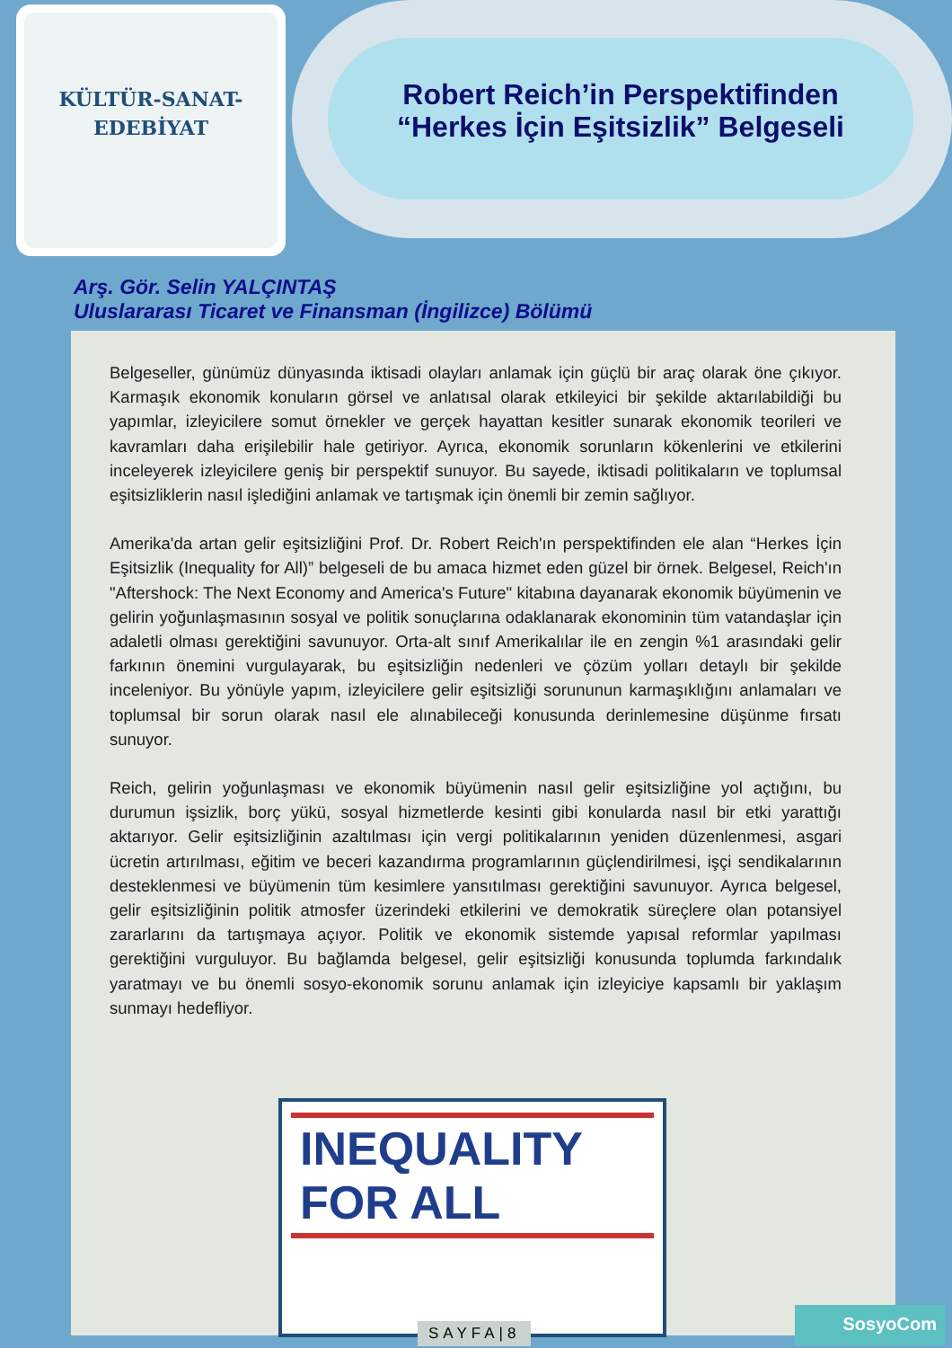KÜLTÜR-SANAT-
EDEBİYAT
Robert Reich’in Perspektifinden
“Herkes İçin Eşitsizlik” Belgeseli
Arş. Gör. Selin YALÇINTAŞ
Uluslararası Ticaret ve Finansman (İngilizce) Bölümü
Belgeseller, günümüz dünyasında iktisadi olayları anlamak için güçlü bir araç olarak öne çıkıyor. Karmaşık ekonomik konuların görsel ve anlatısal olarak etkileyici bir şekilde aktarılabildiği bu yapımlar, izleyicilere somut örnekler ve gerçek hayattan kesitler sunarak ekonomik teorileri ve kavramları daha erişilebilir hale getiriyor. Ayrıca, ekonomik sorunların kökenlerini ve etkilerini inceleyerek izleyicilere geniş bir perspektif sunuyor. Bu sayede, iktisadi politikaların ve toplumsal eşitsizliklerin nasıl işlediğini anlamak ve tartışmak için önemli bir zemin sağlıyor.
Amerika'da artan gelir eşitsizliğini Prof. Dr. Robert Reich'ın perspektifinden ele alan “Herkes İçin Eşitsizlik (Inequality for All)” belgeseli de bu amaca hizmet eden güzel bir örnek. Belgesel, Reich'ın "Aftershock: The Next Economy and America's Future" kitabına dayanarak ekonomik büyümenin ve gelirin yoğunlaşmasının sosyal ve politik sonuçlarına odaklanarak ekonominin tüm vatandaşlar için adaletli olması gerektiğini savunuyor. Orta-alt sınıf Amerikalılar ile en zengin %1 arasındaki gelir farkının önemini vurgulayarak, bu eşitsizliğin nedenleri ve çözüm yolları detaylı bir şekilde inceleniyor. Bu yönüyle yapım, izleyicilere gelir eşitsizliği sorununun karmaşıklığını anlamaları ve toplumsal bir sorun olarak nasıl ele alınabileceği konusunda derinlemesine düşünme fırsatı sunuyor.
Reich, gelirin yoğunlaşması ve ekonomik büyümenin nasıl gelir eşitsizliğine yol açtığını, bu durumun işsizlik, borç yükü, sosyal hizmetlerde kesinti gibi konularda nasıl bir etki yarattığı aktarıyor. Gelir eşitsizliğinin azaltılması için vergi politikalarının yeniden düzenlenmesi, asgari ücretin artırılması, eğitim ve beceri kazandırma programlarının güçlendirilmesi, işçi sendikalarının desteklenmesi ve büyümenin tüm kesimlere yansıtılması gerektiğini savunuyor. Ayrıca belgesel, gelir eşitsizliğinin politik atmosfer üzerindeki etkilerini ve demokratik süreçlere olan potansiyel zararlarını da tartışmaya açıyor. Politik ve ekonomik sistemde yapısal reformlar yapılması gerektiğini vurguluyor. Bu bağlamda belgesel, gelir eşitsizliği konusunda toplumda farkındalık yaratmayı ve bu önemli sosyo-ekonomik sorunu anlamak için izleyiciye kapsamlı bir yaklaşım sunmayı hedefliyor.
INEQUALITY FOR ALL
SAYFA|8
SosyoCom